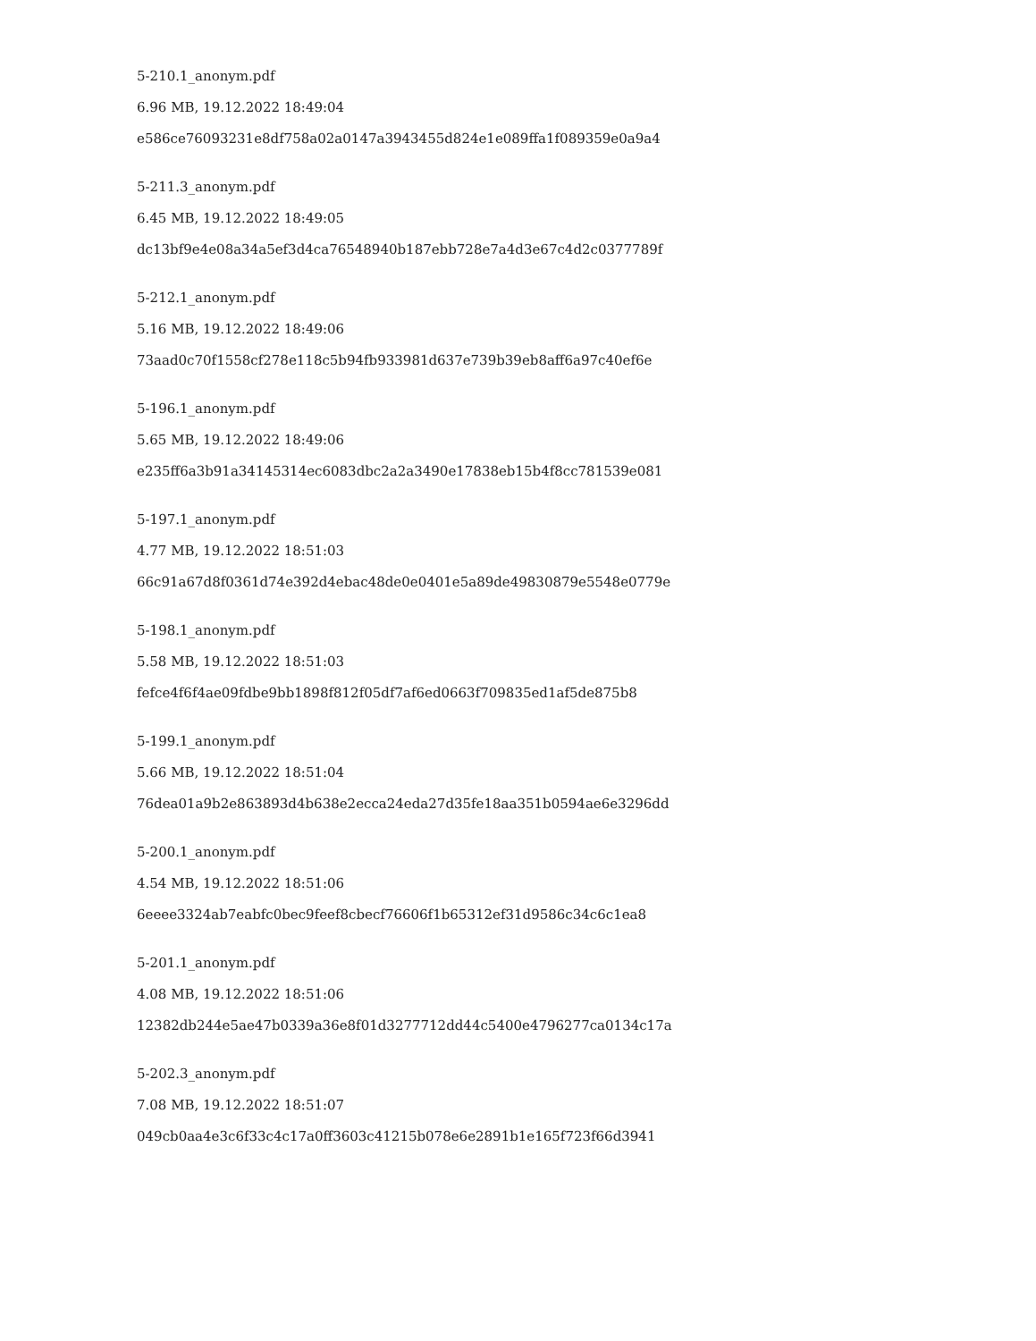5-210.1_anonym.pdf
6.96 MB, 19.12.2022 18:49:04
e586ce76093231e8df758a02a0147a3943455d824e1e089ffa1f089359e0a9a4
5-211.3_anonym.pdf
6.45 MB, 19.12.2022 18:49:05
dc13bf9e4e08a34a5ef3d4ca76548940b187ebb728e7a4d3e67c4d2c0377789f
5-212.1_anonym.pdf
5.16 MB, 19.12.2022 18:49:06
73aad0c70f1558cf278e118c5b94fb933981d637e739b39eb8aff6a97c40ef6e
5-196.1_anonym.pdf
5.65 MB, 19.12.2022 18:49:06
e235ff6a3b91a34145314ec6083dbc2a2a3490e17838eb15b4f8cc781539e081
5-197.1_anonym.pdf
4.77 MB, 19.12.2022 18:51:03
66c91a67d8f0361d74e392d4ebac48de0e0401e5a89de49830879e5548e0779e
5-198.1_anonym.pdf
5.58 MB, 19.12.2022 18:51:03
fefce4f6f4ae09fdbe9bb1898f812f05df7af6ed0663f709835ed1af5de875b8
5-199.1_anonym.pdf
5.66 MB, 19.12.2022 18:51:04
76dea01a9b2e863893d4b638e2ecca24eda27d35fe18aa351b0594ae6e3296dd
5-200.1_anonym.pdf
4.54 MB, 19.12.2022 18:51:06
6eeee3324ab7eabfc0bec9feef8cbecf76606f1b65312ef31d9586c34c6c1ea8
5-201.1_anonym.pdf
4.08 MB, 19.12.2022 18:51:06
12382db244e5ae47b0339a36e8f01d3277712dd44c5400e4796277ca0134c17a
5-202.3_anonym.pdf
7.08 MB, 19.12.2022 18:51:07
049cb0aa4e3c6f33c4c17a0ff3603c41215b078e6e2891b1e165f723f66d3941